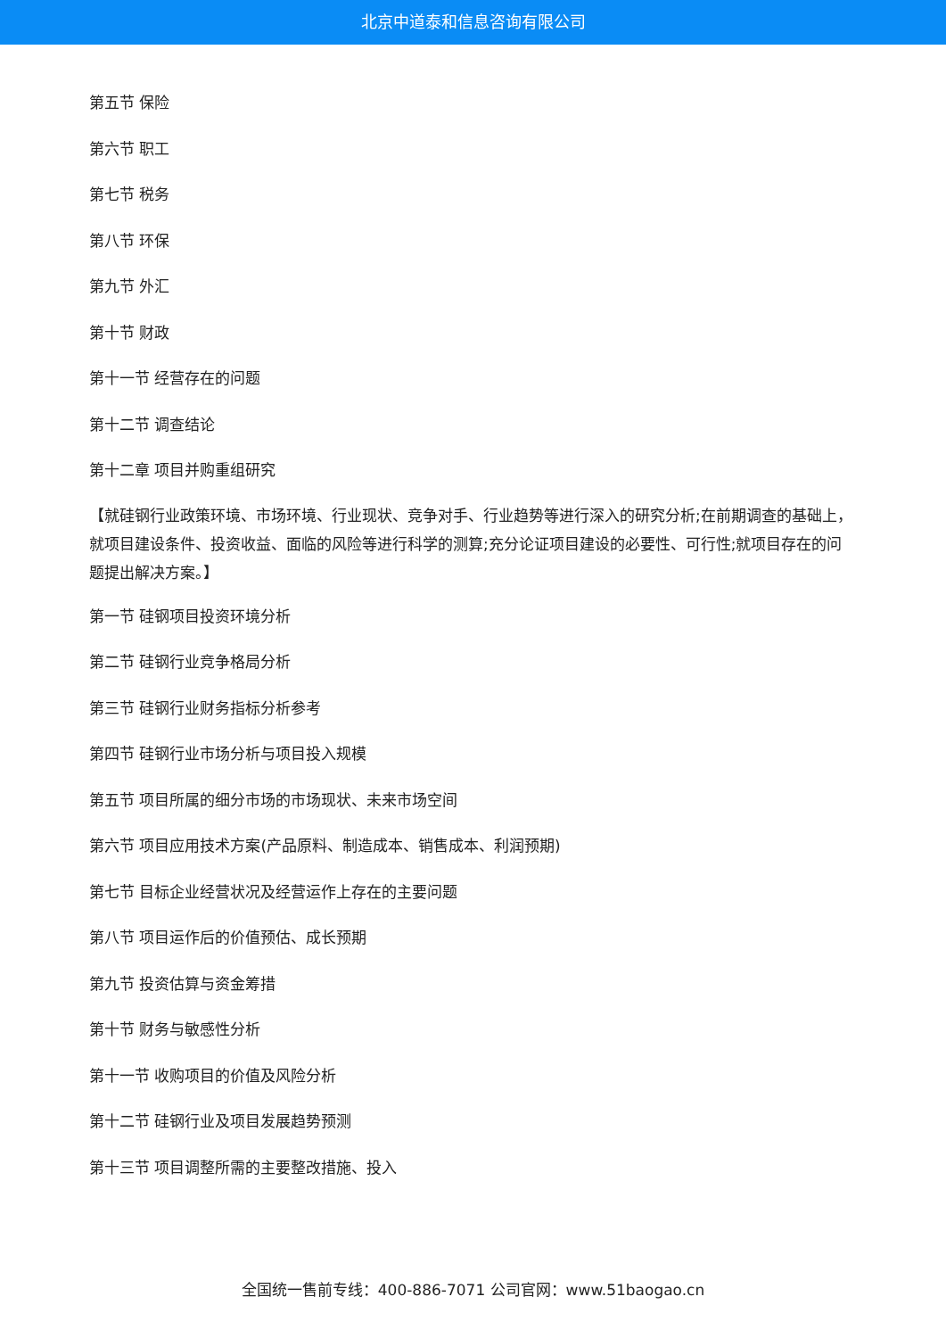北京中道泰和信息咨询有限公司
第五节 保险
第六节 职工
第七节 税务
第八节 环保
第九节 外汇
第十节 财政
第十一节 经营存在的问题
第十二节 调查结论
第十二章 项目并购重组研究
【就硅钢行业政策环境、市场环境、行业现状、竞争对手、行业趋势等进行深入的研究分析;在前期调查的基础上，就项目建设条件、投资收益、面临的风险等进行科学的测算;充分论证项目建设的必要性、可行性;就项目存在的问题提出解决方案。】
第一节 硅钢项目投资环境分析
第二节 硅钢行业竞争格局分析
第三节 硅钢行业财务指标分析参考
第四节 硅钢行业市场分析与项目投入规模
第五节 项目所属的细分市场的市场现状、未来市场空间
第六节 项目应用技术方案(产品原料、制造成本、销售成本、利润预期)
第七节 目标企业经营状况及经营运作上存在的主要问题
第八节 项目运作后的价值预估、成长预期
第九节 投资估算与资金筹措
第十节 财务与敏感性分析
第十一节 收购项目的价值及风险分析
第十二节 硅钢行业及项目发展趋势预测
第十三节 项目调整所需的主要整改措施、投入
全国统一售前专线：400-886-7071 公司官网：www.51baogao.cn